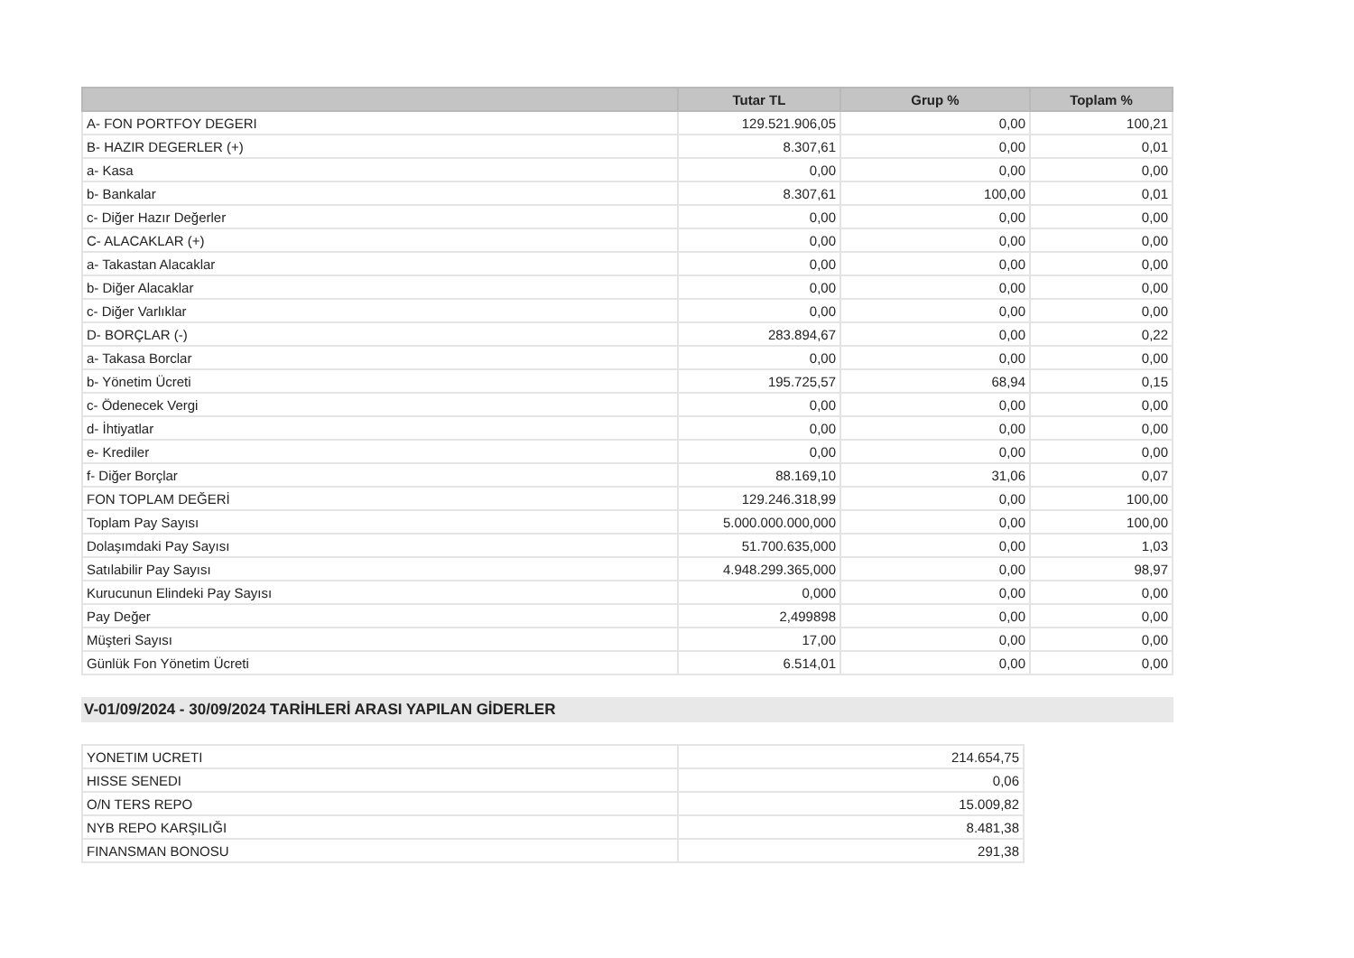| | Tutar TL | Grup % | Toplam % |
| --- | --- | --- | --- |
| A- FON PORTFOY DEGERI | 129.521.906,05 | 0,00 | 100,21 |
| B- HAZIR DEGERLER (+) | 8.307,61 | 0,00 | 0,01 |
| a- Kasa | 0,00 | 0,00 | 0,00 |
| b- Bankalar | 8.307,61 | 100,00 | 0,01 |
| c- Diğer Hazır Değerler | 0,00 | 0,00 | 0,00 |
| C- ALACAKLAR (+) | 0,00 | 0,00 | 0,00 |
| a- Takastan Alacaklar | 0,00 | 0,00 | 0,00 |
| b- Diğer Alacaklar | 0,00 | 0,00 | 0,00 |
| c- Diğer Varlıklar | 0,00 | 0,00 | 0,00 |
| D- BORÇLAR (-) | 283.894,67 | 0,00 | 0,22 |
| a- Takasa Borclar | 0,00 | 0,00 | 0,00 |
| b- Yönetim Ücreti | 195.725,57 | 68,94 | 0,15 |
| c- Ödenecek Vergi | 0,00 | 0,00 | 0,00 |
| d- İhtiyatlar | 0,00 | 0,00 | 0,00 |
| e- Krediler | 0,00 | 0,00 | 0,00 |
| f- Diğer Borçlar | 88.169,10 | 31,06 | 0,07 |
| FON TOPLAM DEĞERİ | 129.246.318,99 | 0,00 | 100,00 |
| Toplam Pay Sayısı | 5.000.000.000,000 | 0,00 | 100,00 |
| Dolaşımdaki Pay Sayısı | 51.700.635,000 | 0,00 | 1,03 |
| Satılabilir Pay Sayısı | 4.948.299.365,000 | 0,00 | 98,97 |
| Kurucunun Elindeki Pay Sayısı | 0,000 | 0,00 | 0,00 |
| Pay Değer | 2,499898 | 0,00 | 0,00 |
| Müşteri Sayısı | 17,00 | 0,00 | 0,00 |
| Günlük Fon Yönetim Ücreti | 6.514,01 | 0,00 | 0,00 |
V-01/09/2024 - 30/09/2024 TARİHLERİ ARASI YAPILAN GİDERLER
| YONETIM UCRETI | 214.654,75 |
| HISSE SENEDI | 0,06 |
| O/N TERS REPO | 15.009,82 |
| NYB REPO KARŞILIĞI | 8.481,38 |
| FINANSMAN BONOSU | 291,38 |